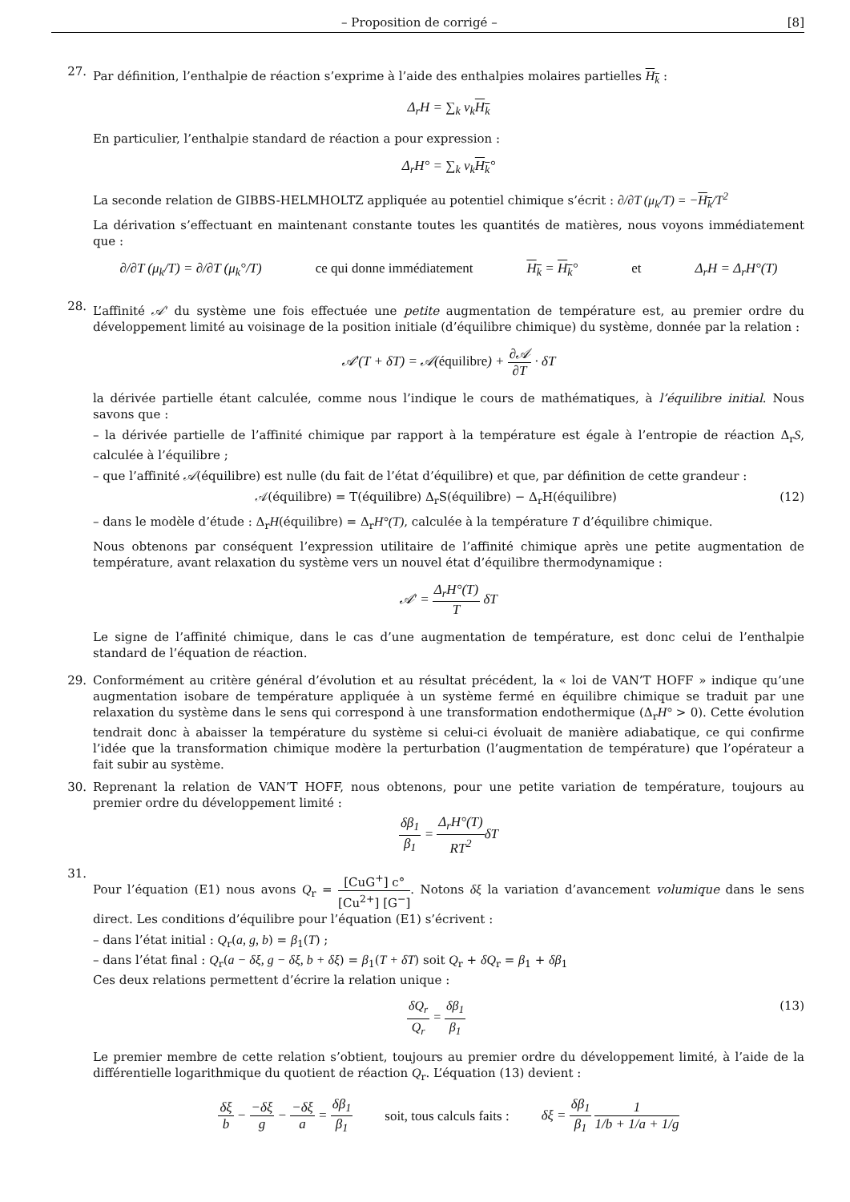– Proposition de corrigé – [8]
27.
Par définition, l’enthalpie de réaction s’exprime à l’aide des enthalpies molaires partielles H<sub>k</sub> :
Δ<sub>r</sub>H = ∑<sub>k</sub> ν<sub>k</sub>H<sub>k</sub>
En particulier, l’enthalpie standard de réaction a pour expression :
Δ<sub>r</sub>H° = ∑<sub>k</sub> ν<sub>k</sub>H<sub>k</sub>°
La seconde relation de GIBBS-HELMHOLTZ appliquée au potentiel chimique s’écrit : ∂/∂T (μ<sub>k</sub>/T) = −H<sub>k</sub>/T<sup>2</sup>
La dérivation s’effectuant en maintenant constante toutes les quantités de matières, nous voyons immédiatement que :
∂/∂T (μ<sub>k</sub>/T) = ∂/∂T (μ<sub>k</sub>°/T) ce qui donne immédiatement H<sub>k</sub> = H<sub>k</sub>° et Δ<sub>r</sub>H = Δ<sub>r</sub>H°(T)
28.
L’affinité 𝒜′ du système une fois effectuée une petite augmentation de température est, au premier ordre du développement limité au voisinage de la position initiale (d’équilibre chimique) du système, donnée par la relation :
𝒜′(T + δT) = 𝒜(équilibre) + ∂𝒜 ∂T · δT
la dérivée partielle étant calculée, comme nous l’indique le cours de mathématiques, à l’équilibre initial. Nous savons que :
– la dérivée partielle de l’affinité chimique par rapport à la température est égale à l’entropie de réaction Δ<sub>r</sub>S, calculée à l’équilibre ;
– que l’affinité 𝒜(équilibre) est nulle (du fait de l’état d’équilibre) et que, par définition de cette grandeur :
𝒜(équilibre) = T(équilibre) Δ<sub>r</sub>S(équilibre) − Δ<sub>r</sub>H(équilibre) (12)
– dans le modèle d’étude : Δ<sub>r</sub>H(équilibre) = Δ<sub>r</sub>H°(T), calculée à la température T d’équilibre chimique.
Nous obtenons par conséquent l’expression utilitaire de l’affinité chimique après une petite augmentation de température, avant relaxation du système vers un nouvel état d’équilibre thermodynamique :
𝒜′ = Δ<sub>r</sub>H°(T) T δT
Le signe de l’affinité chimique, dans le cas d’une augmentation de température, est donc celui de l’enthalpie standard de l’équation de réaction.
29. Conformément au critère général d’évolution et au résultat précédent, la « loi de VAN’T HOFF » indique qu’une augmentation isobare de température appliquée à un système fermé en équilibre chimique se traduit par une relaxation du système dans le sens qui correspond à une transformation endothermique (Δ<sub>r</sub>H° > 0). Cette évolution tendrait donc à abaisser la température du système si celui-ci évoluait de manière adiabatique, ce qui confirme l’idée que la transformation chimique modère la perturbation (l’augmentation de température) que l’opérateur a fait subir au système.
30. Reprenant la relation de VAN’T HOFF, nous obtenons, pour une petite variation de température, toujours au premier ordre du développement limité :
δβ<sub>1</sub> β<sub>1</sub> = Δ<sub>r</sub>H°(T) RT<sup>2</sup>δT
31.
Pour l’équation (E1) nous avons Q<sub>r</sub> = [CuG<sup>+</sup>] c° [Cu<sup>2+</sup>] [G<sup>−</sup>]. Notons δξ la variation d’avancement volumique dans le sens direct. Les conditions d’équilibre pour l’équation (E1) s’écrivent :
– dans l’état initial : Q<sub>r</sub>(a, g, b) = β<sub>1</sub>(T) ;
– dans l’état final : Q<sub>r</sub>(a − δξ, g − δξ, b + δξ) = β<sub>1</sub>(T + δT) soit Q<sub>r</sub> + δQ<sub>r</sub> = β<sub>1</sub> + δβ<sub>1</sub>
Ces deux relations permettent d’écrire la relation unique :
δQ<sub>r</sub> Q<sub>r</sub> = δβ<sub>1</sub> β<sub>1</sub> (13)
Le premier membre de cette relation s’obtient, toujours au premier ordre du développement limité, à l’aide de la différentielle logarithmique du quotient de réaction Q<sub>r</sub>. L’équation (13) devient :
δξ b − −δξ g − −δξ a = δβ<sub>1</sub> β<sub>1</sub> soit, tous calculs faits : δξ = δβ<sub>1</sub> β<sub>1</sub> 1 1/b + 1/a + 1/g